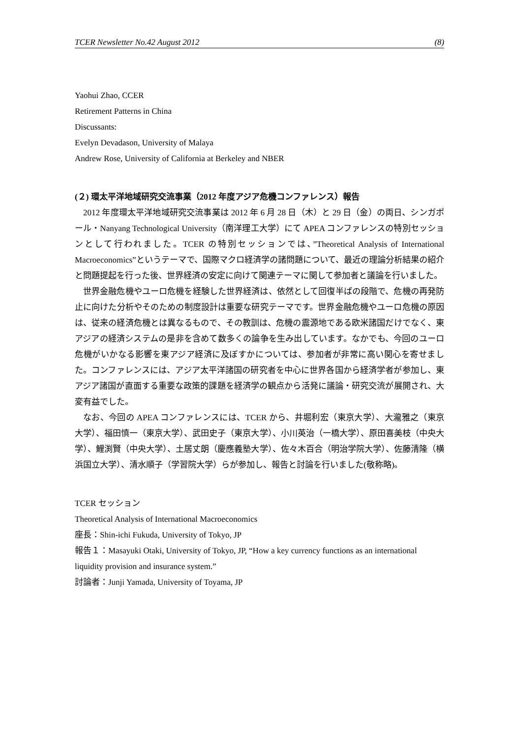TCER Newsletter No.42 August 2012 (8)
Yaohui Zhao, CCER
Retirement Patterns in China
Discussants:
Evelyn Devadason, University of Malaya
Andrew Rose, University of California at Berkeley and NBER
(２) 環太平洋地域研究交流事業（2012 年度アジア危機コンファレンス）報告
2012 年度環太平洋地域研究交流事業は 2012 年 6 月 28 日（木）と 29 日（金）の両日、シンガポール・Nanyang Technological University（南洋理工大学）にて APEA コンファレンスの特別セッションとして行われました。TCER の特別セッションでは、”Theoretical Analysis of International Macroeconomics”というテーマで、国際マクロ経済学の諸問題について、最近の理論分析結果の紹介と問題提起を行った後、世界経済の安定に向けて関連テーマに関して参加者と議論を行いました。
世界金融危機やユーロ危機を経験した世界経済は、依然として回復半ばの段階で、危機の再発防止に向けた分析やそのための制度設計は重要な研究テーマです。世界金融危機やユーロ危機の原因は、従来の経済危機とは異なるもので、その教訓は、危機の震源地である欧米諸国だけでなく、東アジアの経済システムの是非を含めて数多くの論争を生み出しています。なかでも、今回のユーロ危機がいかなる影響を東アジア経済に及ぼすかについては、参加者が非常に高い関心を寄せました。コンファレンスには、アジア太平洋諸国の研究者を中心に世界各国から経済学者が参加し、東アジア諸国が直面する重要な政策的課題を経済学の観点から活発に議論・研究交流が展開され、大変有益でした。
なお、今回の APEA コンファレンスには、TCER から、井堀利宏（東京大学）、大瀧雅之（東京大学）、福田慎一（東京大学）、武田史子（東京大学）、小川英治（一橋大学）、原田喜美枝（中央大学）、鯉渕賢（中央大学）、土居丈朗（慶應義塾大学）、佐々木百合（明治学院大学）、佐藤清隆（横浜国立大学）、清水順子（学習院大学）らが参加し、報告と討論を行いました(敬称略)。
TCER セッション
Theoretical Analysis of International Macroeconomics
座長：Shin-ichi Fukuda, University of Tokyo, JP
報告１：Masayuki Otaki, University of Tokyo, JP, “How a key currency functions as an international liquidity provision and insurance system.”
討論者：Junji Yamada, University of Toyama, JP